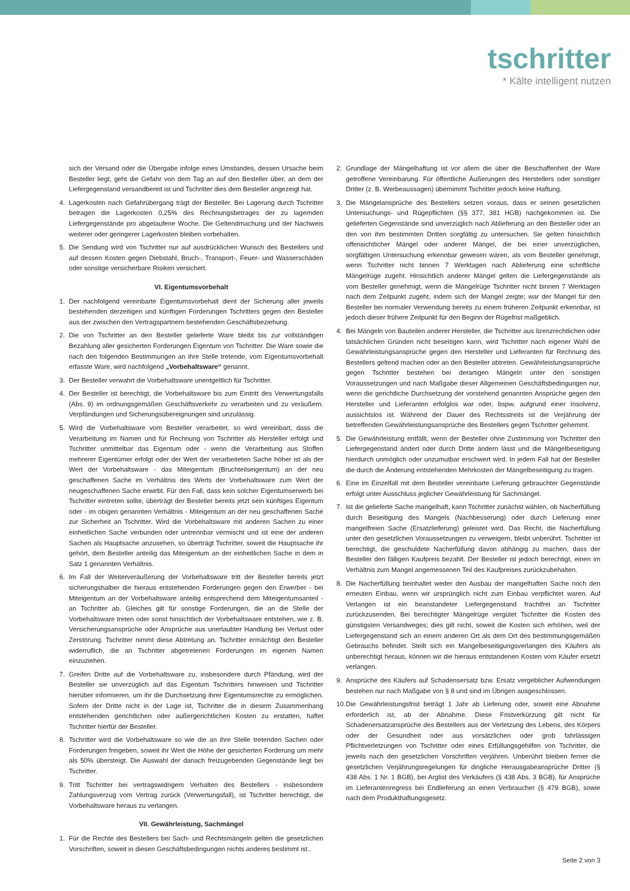tschritter
* Kälte intelligent nutzen
sich der Versand oder die Übergabe infolge eines Umstandes, dessen Ursache beim Besteller liegt, geht die Gefahr von dem Tag an auf den Besteller über, an dem der Liefergegenstand versandbereit ist und Tschritter dies dem Besteller angezeigt hat.
4. Lagerkosten nach Gefahrübergang trägt der Besteller. Bei Lagerung durch Tschritter betragen die Lagerkosten 0,25% des Rechnungsbetrages der zu lagernden Liefergegenstände pro abgelaufene Woche. Die Geltendmachung und der Nachweis weiterer oder geringerer Lagerkosten bleiben vorbehalten.
5. Die Sendung wird von Tschritter nur auf ausdrücklichen Wunsch des Bestellers und auf dessen Kosten gegen Diebstahl, Bruch-, Transport-, Feuer- und Wasserschäden oder sonstige versicherbare Risiken versichert.
VI. Eigentumsvorbehalt
1. Der nachfolgend vereinbarte Eigentumsvorbehalt dient der Sicherung aller jeweils bestehenden derzeitigen und künftigen Forderungen Tschritters gegen den Besteller aus der zwischen den Vertragspartnern bestehenden Geschäftsbeziehung.
2. Die von Tschritter an den Besteller gelieferte Ware bleibt bis zur vollständigen Bezahlung aller gesicherten Forderungen Eigentum von Tschritter. Die Ware sowie die nach den folgenden Bestimmungen an ihre Stelle tretende, vom Eigentumsvorbehalt erfasste Ware, wird nachfolgend „Vorbehaltsware“ genannt.
3. Der Besteller verwahrt die Vorbehaltsware unentgeltlich für Tschritter.
4. Der Besteller ist berechtigt, die Vorbehaltsware bis zum Eintritt des Verwertungsfalls (Abs. 9) im ordnungsgemäßen Geschäftsverkehr zu verarbeiten und zu veräußern. Verpfändungen und Sicherungsübereignungen sind unzulässig.
5. Wird die Vorbehaltsware vom Besteller verarbeitet, so wird vereinbart, dass die Verarbeitung im Namen und für Rechnung von Tschritter als Hersteller erfolgt und Tschritter unmittelbar das Eigentum oder - wenn die Verarbeitung aus Stoffen mehrerer Eigentümer erfolgt oder der Wert der verarbeiteten Sache höher ist als der Wert der Vorbehaltsware - das Miteigentum (Bruchteilseigentum) an der neu geschaffenen Sache im Verhältnis des Werts der Vorbehaltsware zum Wert der neugeschaffenen Sache erwirbt. Für den Fall, dass kein solcher Eigentumserwerb bei Tschritter eintreten sollte, überträgt der Besteller bereits jetzt sein künftiges Eigentum oder - im obigen genannten Verhältnis - Miteigentum an der neu geschaffenen Sache zur Sicherheit an Tschritter. Wird die Vorbehaltsware mit anderen Sachen zu einer einheitlichen Sache verbunden oder untrennbar vermischt und ist eine der anderen Sachen als Hauptsache anzusehen, so überträgt Tschritter, soweit die Hauptsache ihr gehört, dem Besteller anteilig das Miteigentum an der einheitlichen Sache in dem in Satz 1 genannten Verhältnis.
6. Im Fall der Weiterveräußerung der Vorbehaltsware tritt der Besteller bereits jetzt sicherungshalber die hieraus entstehenden Forderungen gegen den Erwerber - bei Miteigentum an der Vorbehaltsware anteilig entsprechend dem Miteigentumsanteil - an Tschritter ab. Gleiches gilt für sonstige Forderungen, die an die Stelle der Vorbehaltsware treten oder sonst hinsichtlich der Vorbehaltsware entstehen, wie z. B. Versicherungsansprüche oder Ansprüche aus unerlaubter Handlung bei Verlust oder Zerstörung. Tschritter nimmt diese Abtretung an. Tschritter ermächtigt den Besteller widerruflich, die an Tschritter abgetretenen Forderungen im eigenen Namen einzuziehen.
7. Greifen Dritte auf die Vorbehaltsware zu, insbesondere durch Pfändung, wird der Besteller sie unverzüglich auf das Eigentum Tschritters hinweisen und Tschritter hierüber informieren, um ihr die Durchsetzung ihrer Eigentumsrechte zu ermöglichen. Sofern der Dritte nicht in der Lage ist, Tschritter die in diesem Zusammenhang entstehenden gerichtlichen oder außergerichtlichen Kosten zu erstatten, haftet Tschritter hierfür der Besteller.
8. Tschritter wird die Vorbehaltsware so wie die an ihre Stelle tretenden Sachen oder Forderungen freigeben, soweit ihr Wert die Höhe der gesicherten Forderung um mehr als 50% übersteigt. Die Auswahl der danach freizugebenden Gegenstände liegt bei Tschritter.
9. Tritt Tschritter bei vertragswidrigem Verhalten des Bestellers - insbesondere Zahlungsverzug vom Vertrag zurück (Verwertungsfall), ist Tschritter berechtigt, die Vorbehaltsware heraus zu verlangen.
VII. Gewährleistung, Sachmängel
1. Für die Rechte des Bestellers bei Sach- und Rechtsmängeln gelten die gesetzlichen Vorschriften, soweit in diesen Geschäftsbedingungen nichts anderes bestimmt ist..
2. Grundlage der Mängelhaftung ist vor allem die über die Beschaffenheit der Ware getroffene Vereinbarung. Für öffentliche Äußerungen des Herstellers oder sonstiger Dritter (z. B. Werbeaussagen) übernimmt Tschritter jedoch keine Haftung.
3. Die Mängelansprüche des Bestellers setzen voraus, dass er seinen gesetzlichen Untersuchungs- und Rügepflichten (§§ 377, 381 HGB) nachgekommen ist. Die gelieferten Gegenstände sind unverzüglich nach Ablieferung an den Besteller oder an den von ihm bestimmten Dritten sorgfältig zu untersuchen. Sie gelten hinsichtlich offensichtlicher Mängel oder anderer Mängel, die bei einer unverzüglichen, sorgfältigen Untersuchung erkennbar gewesen wären, als vom Besteller genehmigt, wenn Tschritter nicht binnen 7 Werktagen nach Ablieferung eine schriftliche Mängelrüge zugeht. Hinsichtlich anderer Mängel gelten die Liefergegenstände als vom Besteller genehmigt, wenn die Mängelrüge Tschritter nicht binnen 7 Werktagen nach dem Zeitpunkt zugeht, indem sich der Mangel zeigte; war der Mangel für den Besteller bei normaler Verwendung bereits zu einem früheren Zeitpunkt erkennbar, ist jedoch dieser frühere Zeitpunkt für den Beginn der Rügefrist maßgeblich.
4. Bei Mängeln von Bauteilen anderer Hersteller, die Tschritter aus lizenzrechtlichen oder tatsächlichen Gründen nicht beseitigen kann, wird Tschritter nach eigener Wahl die Gewährleistungsansprüche gegen den Hersteller und Lieferanten für Rechnung des Bestellers geltend machen oder an den Besteller abtreten. Gewährleistungsansprüche gegen Tschritter bestehen bei derartigen Mängeln unter den sonstigen Voraussetzungen und nach Maßgabe dieser Allgemeinen Geschäftsbedingungen nur, wenn die gerichtliche Durchsetzung der vorstehend genannten Ansprüche gegen den Hersteller und Lieferanten erfolglos war oder, bspw. aufgrund einer Insolvenz, aussichtslos ist. Während der Dauer des Rechtsstreits ist die Verjährung der betreffenden Gewährleistungsansprüche des Bestellers gegen Tschritter gehemmt.
5. Die Gewährleistung entfällt, wenn der Besteller ohne Zustimmung von Tschritter den Liefergegenstand ändert oder durch Dritte ändern lässt und die Mängelbeseitigung hierdurch unmöglich oder unzumutbar erschwert wird. In jedem Fall hat der Besteller die durch die Änderung entstehenden Mehrkosten der Mängelbeseitigung zu tragen.
6. Eine im Einzelfall mit dem Besteller vereinbarte Lieferung gebrauchter Gegenstände erfolgt unter Ausschluss jeglicher Gewährleistung für Sachmängel.
7. Ist die gelieferte Sache mangelhaft, kann Tschritter zunächst wählen, ob Nacherfüllung durch Beseitigung des Mangels (Nachbesserung) oder durch Lieferung einer mangelfreien Sache (Ersatzlieferung) geleistet wird. Das Recht, die Nacherfüllung unter den gesetzlichen Voraussetzungen zu verweigern, bleibt unberührt. Tschritter ist berechtigt, die geschuldete Nacherfüllung davon abhängig zu machen, dass der Besteller den fälligen Kaufpreis bezahlt. Der Besteller ist jedoch berechtigt, einen im Verhältnis zum Mangel angemessenen Teil des Kaufpreises zurückzubehalten.
8. Die Nacherfüllung beinhaltet weder den Ausbau der mangelhaften Sache noch den erneuten Einbau, wenn wir ursprünglich nicht zum Einbau verpflichtet waren. Auf Verlangen ist ein beanstandeter Liefergegenstand frachtfrei an Tschritter zurückzusenden. Bei berechtigter Mängelrüge vergütet Tschritter die Kosten des günstigsten Versandweges; dies gilt nicht, soweit die Kosten sich erhöhen, weil der Liefergegenstand sich an einem anderen Ort als dem Ort des bestimmungsgemäßen Gebrauchs befindet. Stellt sich ein Mangelbeseitigungsverlangen des Käufers als unberechtigt heraus, können wir die hieraus entstandenen Kosten vom Käufer ersetzt verlangen.
9. Ansprüche des Käufers auf Schadensersatz bzw. Ersatz vergeblicher Aufwendungen bestehen nur nach Maßgabe von § 8 und sind im Übrigen ausgeschlossen.
10. Die Gewährleistungsfrist beträgt 1 Jahr ab Lieferung oder, soweit eine Abnahme erforderlich ist, ab der Abnahme. Diese Fristverkürzung gilt nicht für Schadenersatzansprüche des Bestellers aus der Verletzung des Lebens, des Körpers oder der Gesundheit oder aus vorsätzlichen oder grob fahrlässigen Pflichtverletzungen von Tschritter oder eines Erfüllungsgehilfen von Tschritter, die jeweils nach den gesetzlichen Vorschriften verjähren. Unberührt bleiben ferner die gesetzlichen Verjährungsregelungen für dingliche Herausgabeansprüche Dritter (§ 438 Abs. 1 Nr. 1 BGB), bei Arglist des Verkäufers (§ 438 Abs. 3 BGB), für Ansprüche im Lieferantenregress bei Endlieferung an einen Verbraucher (§ 479 BGB), sowie nach dem Produkthaftungsgesetz.
Seite 2 von 3